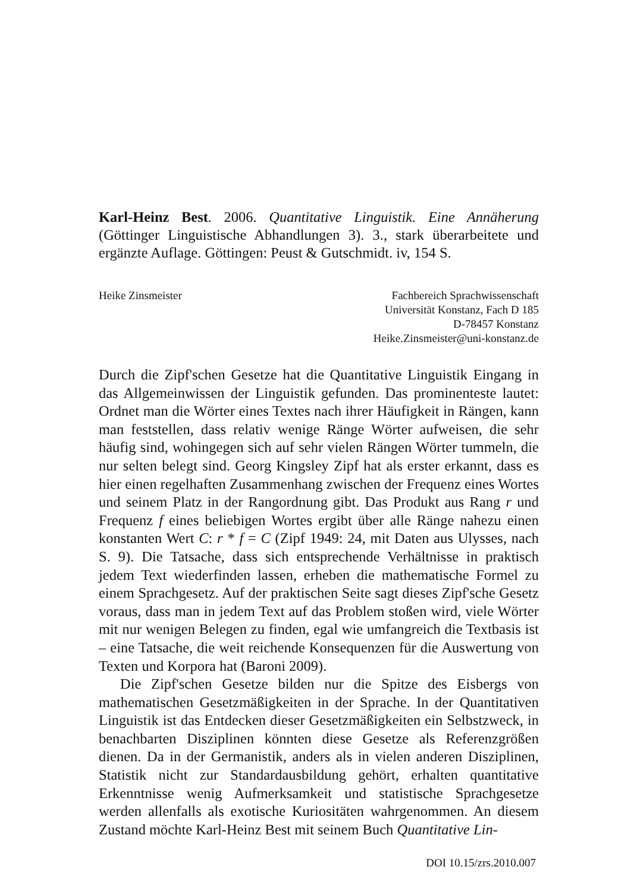Karl-Heinz Best. 2006. Quantitative Linguistik. Eine Annäherung (Göttinger Linguistische Abhandlungen 3). 3., stark überarbeitete und ergänzte Auflage. Göttingen: Peust & Gutschmidt. iv, 154 S.
Heike Zinsmeister Fachbereich Sprachwissenschaft
Universität Konstanz, Fach D 185
D-78457 Konstanz
Heike.Zinsmeister@uni-konstanz.de
Durch die Zipf'schen Gesetze hat die Quantitative Linguistik Eingang in das Allgemeinwissen der Linguistik gefunden. Das prominenteste lautet: Ordnet man die Wörter eines Textes nach ihrer Häufigkeit in Rängen, kann man feststellen, dass relativ wenige Ränge Wörter aufweisen, die sehr häufig sind, wohingegen sich auf sehr vielen Rängen Wörter tummeln, die nur selten belegt sind. Georg Kingsley Zipf hat als erster erkannt, dass es hier einen regelhaften Zusammenhang zwischen der Frequenz eines Wortes und seinem Platz in der Rangordnung gibt. Das Produkt aus Rang r und Frequenz f eines beliebigen Wortes ergibt über alle Ränge nahezu einen konstanten Wert C: r * f = C (Zipf 1949: 24, mit Daten aus Ulysses, nach S. 9). Die Tatsache, dass sich entsprechende Verhältnisse in praktisch jedem Text wiederfinden lassen, erheben die mathematische Formel zu einem Sprachgesetz. Auf der praktischen Seite sagt dieses Zipf'sche Gesetz voraus, dass man in jedem Text auf das Problem stoßen wird, viele Wörter mit nur wenigen Belegen zu finden, egal wie umfangreich die Textbasis ist – eine Tatsache, die weit reichende Konsequenzen für die Auswertung von Texten und Korpora hat (Baroni 2009).
Die Zipf'schen Gesetze bilden nur die Spitze des Eisbergs von mathematischen Gesetzmäßigkeiten in der Sprache. In der Quantitativen Linguistik ist das Entdecken dieser Gesetzmäßigkeiten ein Selbstzweck, in benachbarten Disziplinen könnten diese Gesetze als Referenzgrößen dienen. Da in der Germanistik, anders als in vielen anderen Disziplinen, Statistik nicht zur Standardausbildung gehört, erhalten quantitative Erkenntnisse wenig Aufmerksamkeit und statistische Sprachgesetze werden allenfalls als exotische Kuriositäten wahrgenommen. An diesem Zustand möchte Karl-Heinz Best mit seinem Buch Quantitative Lin-
DOI 10.15/zrs.2010.007